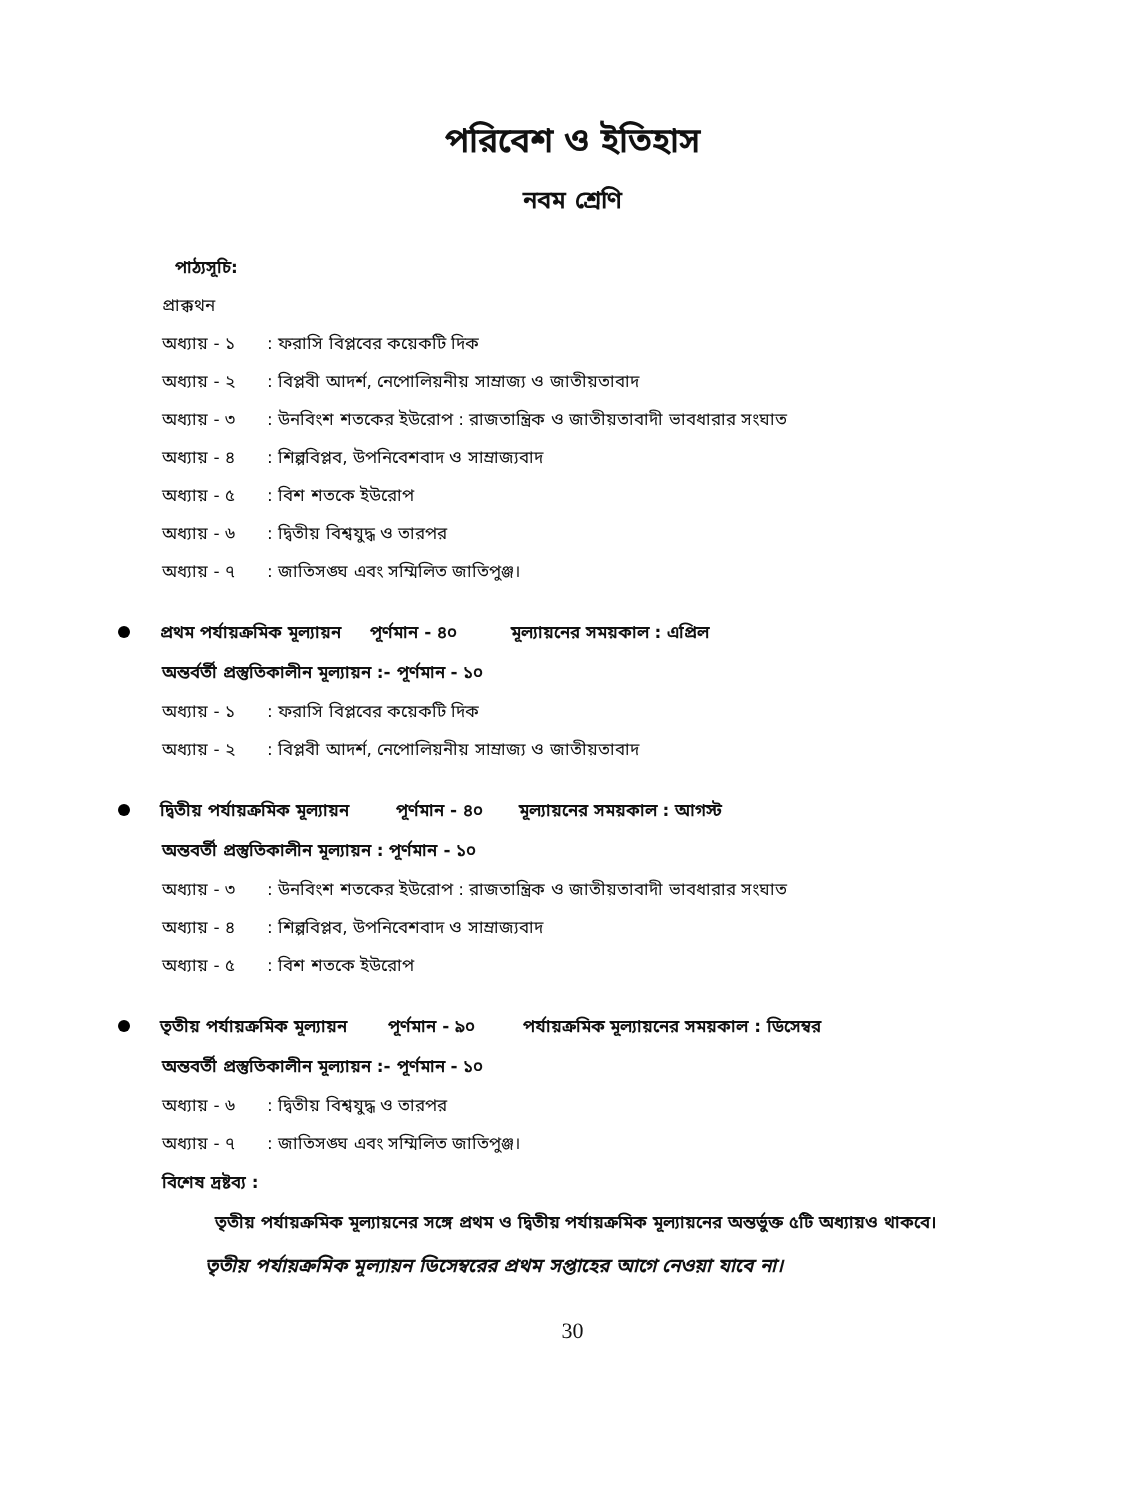পরিবেশ ও ইতিহাস
নবম শ্রেণি
পাঠ্যসূচি:
প্রাক্কথন
অধ্যায় - ১: ফরাসি বিপ্লবের কয়েকটি দিক
অধ্যায় - ২: বিপ্লবী আদর্শ, নেপোলিয়নীয় সাম্রাজ্য ও জাতীয়তাবাদ
অধ্যায় - ৩: উনবিংশ শতকের ইউরোপ : রাজতান্ত্রিক ও জাতীয়তাবাদী ভাবধারার সংঘাত
অধ্যায় - ৪: শিল্পবিপ্লব, উপনিবেশবাদ ও সাম্রাজ্যবাদ
অধ্যায় - ৫: বিশ শতকে ইউরোপ
অধ্যায় - ৬: দ্বিতীয় বিশ্বযুদ্ধ ও তারপর
অধ্যায় - ৭: জাতিসঙ্ঘ এবং সম্মিলিত জাতিপুঞ্জ।
প্রথম পর্যায়ক্রমিক মূল্যায়ন পূর্ণমান - ৪০ মূল্যায়নের সময়কাল : এপ্রিল
অন্তর্বর্তী প্রস্তুতিকালীন মূল্যায়ন :- পূর্ণমান - ১০
অধ্যায় - ১: ফরাসি বিপ্লবের কয়েকটি দিক
অধ্যায় - ২: বিপ্লবী আদর্শ, নেপোলিয়নীয় সাম্রাজ্য ও জাতীয়তাবাদ
দ্বিতীয় পর্যায়ক্রমিক মূল্যায়ন পূর্ণমান - ৪০ মূল্যায়নের সময়কাল : আগস্ট
অন্তবর্তী প্রস্তুতিকালীন মূল্যায়ন : পূর্ণমান - ১০
অধ্যায় - ৩: উনবিংশ শতকের ইউরোপ : রাজতান্ত্রিক ও জাতীয়তাবাদী ভাবধারার সংঘাত
অধ্যায় - ৪: শিল্পবিপ্লব, উপনিবেশবাদ ও সাম্রাজ্যবাদ
অধ্যায় - ৫: বিশ শতকে ইউরোপ
তৃতীয় পর্যায়ক্রমিক মূল্যায়ন পূর্ণমান - ৯০ পর্যায়ক্রমিক মূল্যায়নের সময়কাল : ডিসেম্বর
অন্তবর্তী প্রস্তুতিকালীন মূল্যায়ন :- পূর্ণমান - ১০
অধ্যায় - ৬: দ্বিতীয় বিশ্বযুদ্ধ ও তারপর
অধ্যায় - ৭: জাতিসঙ্ঘ এবং সম্মিলিত জাতিপুঞ্জ।
বিশেষ দ্রষ্টব্য :
তৃতীয় পর্যায়ক্রমিক মূল্যায়নের সঙ্গে প্রথম ও দ্বিতীয় পর্যায়ক্রমিক মূল্যায়নের অন্তর্ভুক্ত ৫টি অধ্যায়ও থাকবে।
তৃতীয় পর্যায়ক্রমিক মূল্যায়ন ডিসেম্বরের প্রথম সপ্তাহের আগে নেওয়া যাবে না।
30